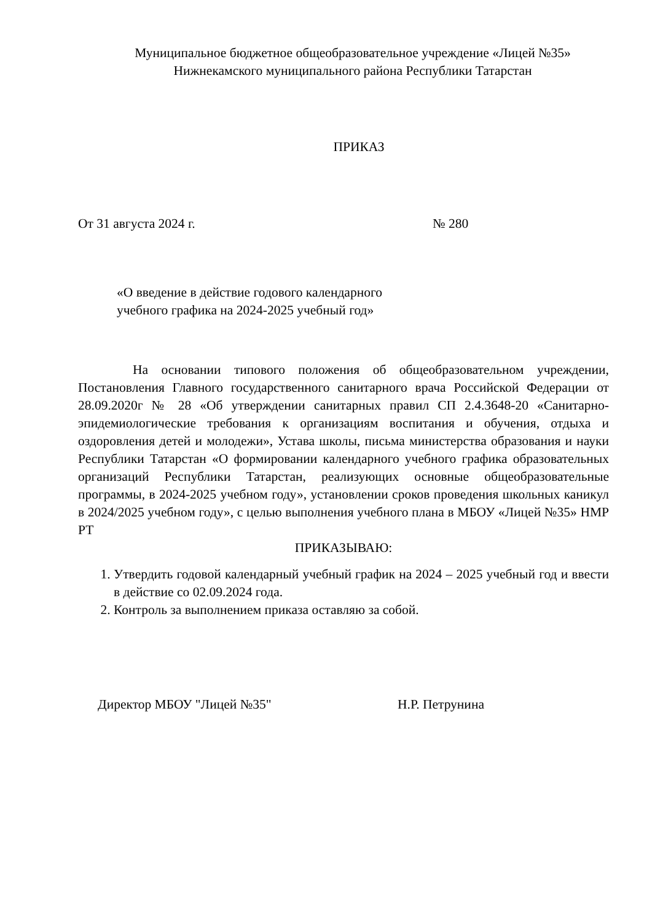Муниципальное бюджетное общеобразовательное учреждение «Лицей №35»
Нижнекамского муниципального района Республики Татарстан
ПРИКАЗ
От 31 августа 2024 г. № 280
«О введение в действие годового календарного
учебного графика на 2024-2025 учебный год»
На основании типового положения об общеобразовательном учреждении, Постановления Главного государственного санитарного врача Российской Федерации от 28.09.2020г № 28 «Об утверждении санитарных правил СП 2.4.3648-20 «Санитарно-эпидемиологические требования к организациям воспитания и обучения, отдыха и оздоровления детей и молодежи», Устава школы, письма министерства образования и науки Республики Татарстан «О формировании календарного учебного графика образовательных организаций Республики Татарстан, реализующих основные общеобразовательные программы, в 2024-2025 учебном году», установлении сроков проведения школьных каникул в 2024/2025 учебном году», с целью выполнения учебного плана в МБОУ «Лицей №35» НМР РТ
ПРИКАЗЫВАЮ:
1. Утвердить годовой календарный учебный график на 2024 – 2025 учебный год и ввести в действие со 02.09.2024 года.
2. Контроль за выполнением приказа оставляю за собой.
Директор МБОУ "Лицей №35" Н.Р. Петрунина